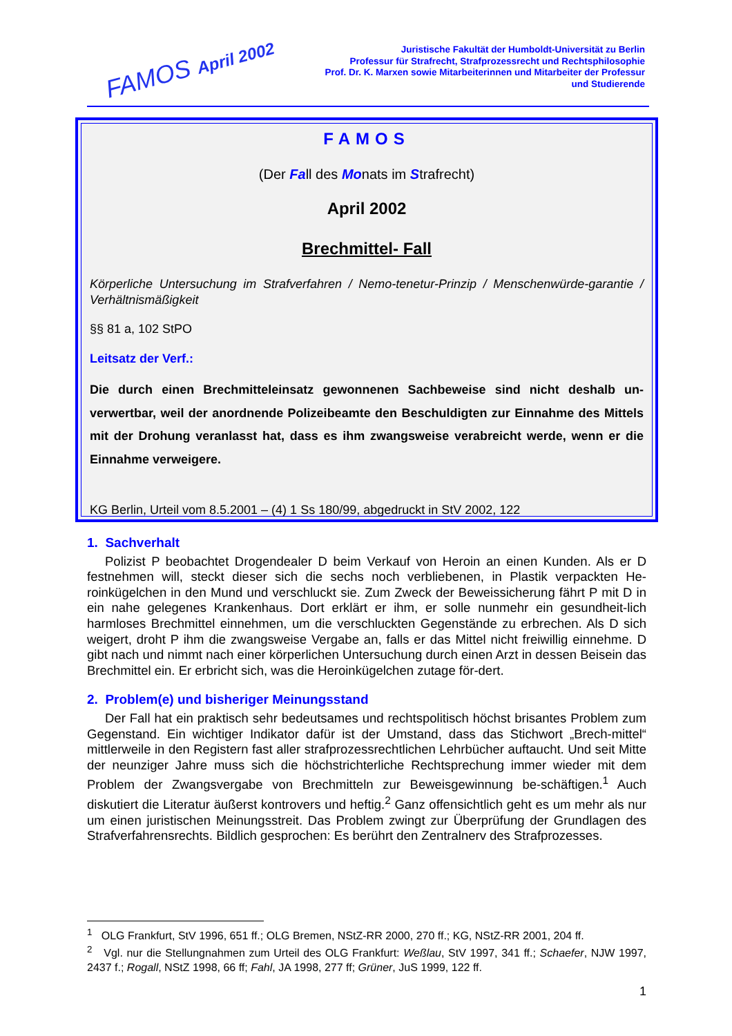FAMOS April 2002
Juristische Fakultät der Humboldt-Universität zu Berlin
Professur für Strafrecht, Strafprozessrecht und Rechtsphilosophie
Prof. Dr. K. Marxen sowie Mitarbeiterinnen und Mitarbeiter der Professur
und Studierende
FAMOS
(Der Fall des Monats im Strafrecht)
April 2002
Brechmittel- Fall
Körperliche Untersuchung im Strafverfahren / Nemo-tenetur-Prinzip / Menschenwürde-garantie / Verhältnismäßigkeit
§§ 81 a, 102 StPO
Leitsatz der Verf.:
Die durch einen Brechmitteleinsatz gewonnenen Sachbeweise sind nicht deshalb un-verwertbar, weil der anordnende Polizeibeamte den Beschuldigten zur Einnahme des Mittels mit der Drohung veranlasst hat, dass es ihm zwangsweise verabreicht werde, wenn er die Einnahme verweigere.
KG Berlin, Urteil vom 8.5.2001 – (4) 1 Ss 180/99, abgedruckt in StV 2002, 122
1. Sachverhalt
Polizist P beobachtet Drogendealer D beim Verkauf von Heroin an einen Kunden. Als er D festnehmen will, steckt dieser sich die sechs noch verbliebenen, in Plastik verpackten He-roinkügelchen in den Mund und verschluckt sie. Zum Zweck der Beweissicherung fährt P mit D in ein nahe gelegenes Krankenhaus. Dort erklärt er ihm, er solle nunmehr ein gesundheit-lich harmloses Brechmittel einnehmen, um die verschluckten Gegenstände zu erbrechen. Als D sich weigert, droht P ihm die zwangsweise Vergabe an, falls er das Mittel nicht freiwillig einnehme. D gibt nach und nimmt nach einer körperlichen Untersuchung durch einen Arzt in dessen Beisein das Brechmittel ein. Er erbricht sich, was die Heroinkügelchen zutage för-dert.
2. Problem(e) und bisheriger Meinungsstand
Der Fall hat ein praktisch sehr bedeutsames und rechtspolitisch höchst brisantes Problem zum Gegenstand. Ein wichtiger Indikator dafür ist der Umstand, dass das Stichwort „Brech-mittel“ mittlerweile in den Registern fast aller strafprozessrechtlichen Lehrbücher auftaucht. Und seit Mitte der neunziger Jahre muss sich die höchstrichterliche Rechtsprechung immer wieder mit dem Problem der Zwangsvergabe von Brechmitteln zur Beweisgewinnung be-schäftigen.<sup>1</sup> Auch diskutiert die Literatur äußerst kontrovers und heftig.<sup>2</sup> Ganz offensichtlich geht es um mehr als nur um einen juristischen Meinungsstreit. Das Problem zwingt zur Überprüfung der Grundlagen des Strafverfahrensrechts. Bildlich gesprochen: Es berührt den Zentralnerv des Strafprozesses.
<sup>1</sup> OLG Frankfurt, StV 1996, 651 ff.; OLG Bremen, NStZ-RR 2000, 270 ff.; KG, NStZ-RR 2001, 204 ff.
<sup>2</sup> Vgl. nur die Stellungnahmen zum Urteil des OLG Frankfurt: Weßlau, StV 1997, 341 ff.; Schaefer, NJW 1997, 2437 f.; Rogall, NStZ 1998, 66 ff; Fahl, JA 1998, 277 ff; Grüner, JuS 1999, 122 ff.
1